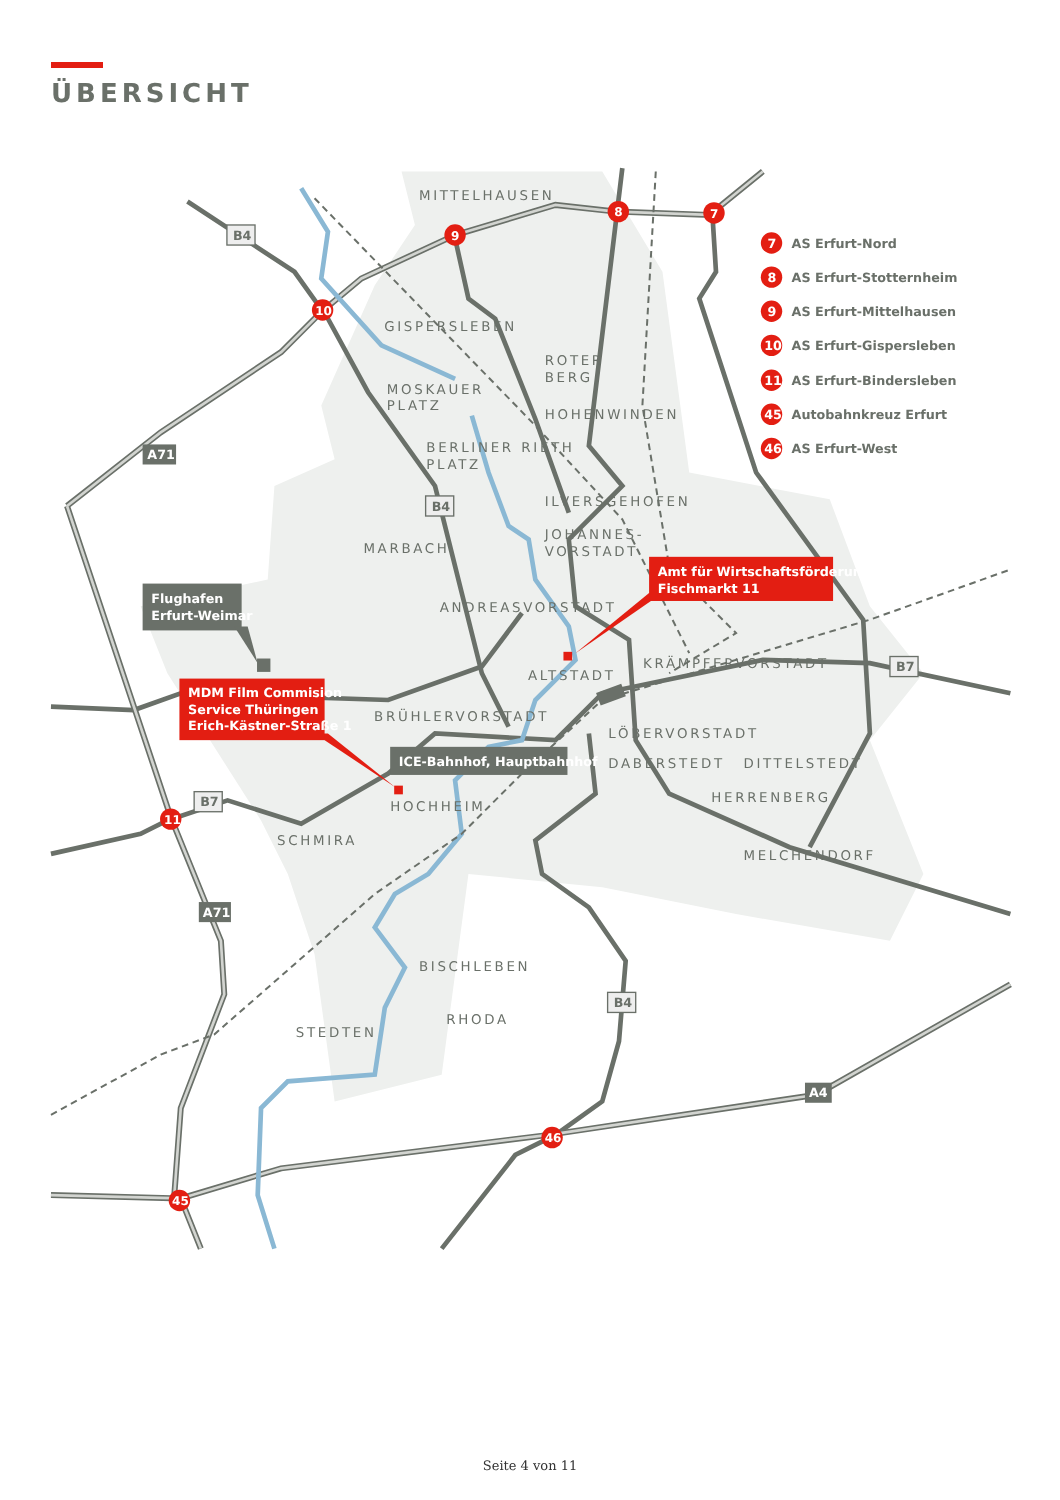ÜBERSICHT
MITTELHAUSEN
GISPERSLEBEN
ROTER
BERG
MOSKAUER
PLATZ
HOHENWINDEN
BERLINER
PLATZ
RIETH
ILVERSGEHOFEN
JOHANNES-
VORSTADT
MARBACH
ANDREASVORSTADT
KRÄMPFERVORSTADT
ALTSTADT
BRÜHLERVORSTADT
LÖBERVORSTADT
DABERSTEDT
DITTELSTEDT
HERRENBERG
HOCHHEIM
SCHMIRA
MELCHENDORF
BISCHLEBEN
RHODA
STEDTEN
B4
B4
B7
B7
B4
A71
A71
A4
8
7
9
10
11
45
46
7
AS Erfurt-Nord
8
AS Erfurt-Stotternheim
9
AS Erfurt-Mittelhausen
10
AS Erfurt-Gispersleben
11
AS Erfurt-Bindersleben
45
Autobahnkreuz Erfurt
46
AS Erfurt-West
Amt für Wirtschaftsförderung
Fischmarkt 11
MDM Film Commision
Service Thüringen
Erich-Kästner-Straße 1
Flughafen
Erfurt-Weimar
ICE-Bahnhof, Hauptbahnhof
Seite 4 von 11